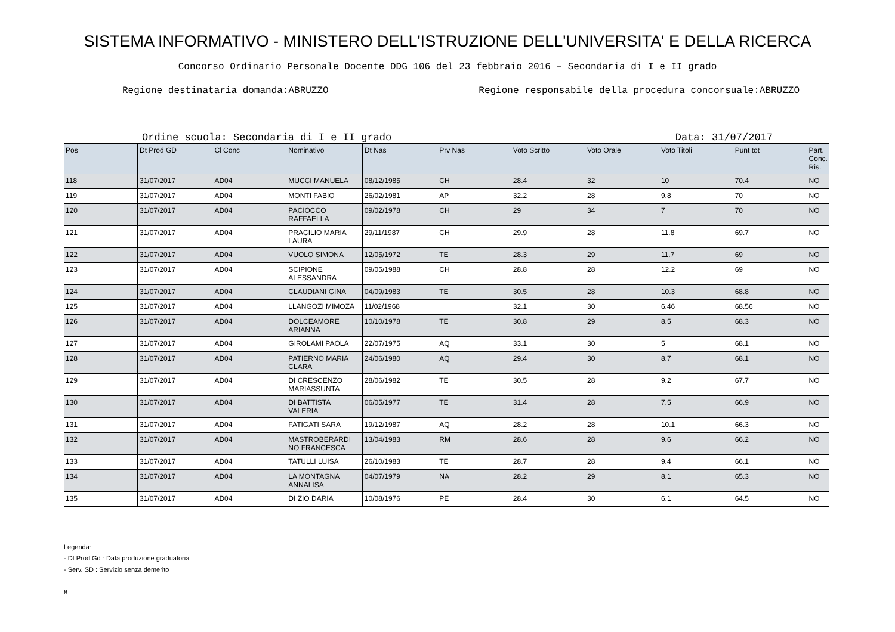SISTEMA INFORMATIVO - MINISTERO DELL'ISTRUZIONE DELL'UNIVERSITA' E DELLA RICERCA
Concorso Ordinario Personale Docente DDG 106 del 23 febbraio 2016 – Secondaria di I e II grado
Regione destinataria domanda:ABRUZZO Regione responsabile della procedura concorsuale:ABRUZZO
Ordine scuola: Secondaria di I e II grado Data: 31/07/2017
| Pos | Dt Prod GD | Cl Conc | Nominativo | Dt Nas | Prv Nas | Voto Scritto | Voto Orale | Voto Titoli | Punt tot | Part. Conc. Ris. |
| --- | --- | --- | --- | --- | --- | --- | --- | --- | --- | --- |
| 118 | 31/07/2017 | AD04 | MUCCI MANUELA | 08/12/1985 | CH | 28.4 | 32 | 10 | 70.4 | NO |
| 119 | 31/07/2017 | AD04 | MONTI FABIO | 26/02/1981 | AP | 32.2 | 28 | 9.8 | 70 | NO |
| 120 | 31/07/2017 | AD04 | PACIOCCO RAFFAELLA | 09/02/1978 | CH | 29 | 34 | 7 | 70 | NO |
| 121 | 31/07/2017 | AD04 | PRACILIO MARIA LAURA | 29/11/1987 | CH | 29.9 | 28 | 11.8 | 69.7 | NO |
| 122 | 31/07/2017 | AD04 | VUOLO SIMONA | 12/05/1972 | TE | 28.3 | 29 | 11.7 | 69 | NO |
| 123 | 31/07/2017 | AD04 | SCIPIONE ALESSANDRA | 09/05/1988 | CH | 28.8 | 28 | 12.2 | 69 | NO |
| 124 | 31/07/2017 | AD04 | CLAUDIANI GINA | 04/09/1983 | TE | 30.5 | 28 | 10.3 | 68.8 | NO |
| 125 | 31/07/2017 | AD04 | LLANGOZI MIMOZA | 11/02/1968 | | 32.1 | 30 | 6.46 | 68.56 | NO |
| 126 | 31/07/2017 | AD04 | DOLCEAMORE ARIANNA | 10/10/1978 | TE | 30.8 | 29 | 8.5 | 68.3 | NO |
| 127 | 31/07/2017 | AD04 | GIROLAMI PAOLA | 22/07/1975 | AQ | 33.1 | 30 | 5 | 68.1 | NO |
| 128 | 31/07/2017 | AD04 | PATIERNO MARIA CLARA | 24/06/1980 | AQ | 29.4 | 30 | 8.7 | 68.1 | NO |
| 129 | 31/07/2017 | AD04 | DI CRESCENZO MARIASSUNTA | 28/06/1982 | TE | 30.5 | 28 | 9.2 | 67.7 | NO |
| 130 | 31/07/2017 | AD04 | DI BATTISTA VALERIA | 06/05/1977 | TE | 31.4 | 28 | 7.5 | 66.9 | NO |
| 131 | 31/07/2017 | AD04 | FATIGATI SARA | 19/12/1987 | AQ | 28.2 | 28 | 10.1 | 66.3 | NO |
| 132 | 31/07/2017 | AD04 | MASTROBERARDI NO FRANCESCA | 13/04/1983 | RM | 28.6 | 28 | 9.6 | 66.2 | NO |
| 133 | 31/07/2017 | AD04 | TATULLI LUISA | 26/10/1983 | TE | 28.7 | 28 | 9.4 | 66.1 | NO |
| 134 | 31/07/2017 | AD04 | LA MONTAGNA ANNALISA | 04/07/1979 | NA | 28.2 | 29 | 8.1 | 65.3 | NO |
| 135 | 31/07/2017 | AD04 | DI ZIO DARIA | 10/08/1976 | PE | 28.4 | 30 | 6.1 | 64.5 | NO |
Legenda:
- Dt Prod Gd : Data produzione graduatoria
- Serv. SD : Servizio senza demerito
8